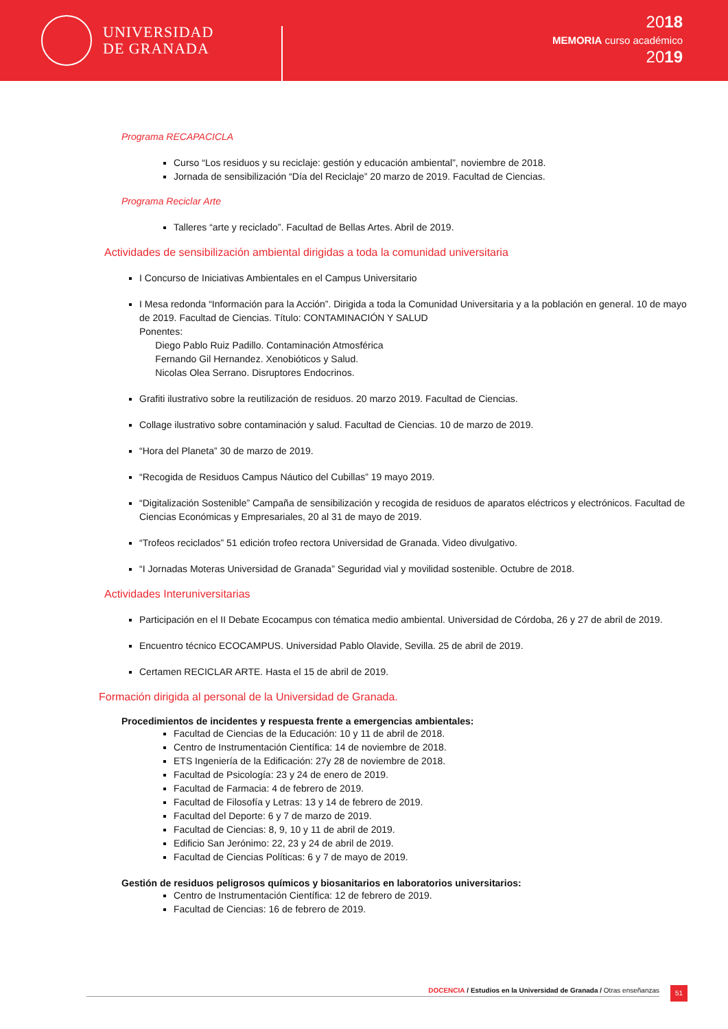UNIVERSIDAD
DE GRANADA
2018
MEMORIA curso académico
2019
Programa RECAPACICLA
Curso “Los residuos y su reciclaje: gestión y educación ambiental”, noviembre de 2018.
Jornada de sensibilización “Día del Reciclaje” 20 marzo de 2019. Facultad de Ciencias.
Programa Reciclar Arte
Talleres “arte y reciclado”. Facultad de Bellas Artes. Abril de 2019.
Actividades de sensibilización ambiental dirigidas a toda la comunidad universitaria
I Concurso de Iniciativas Ambientales en el Campus Universitario
I Mesa redonda “Información para la Acción”. Dirigida a toda la Comunidad Universitaria y a la población en general. 10 de mayo de 2019. Facultad de Ciencias. Título: CONTAMINACIÓN Y SALUD
Ponentes:
Diego Pablo Ruiz Padillo. Contaminación Atmosférica
Fernando Gil Hernandez. Xenobióticos y Salud.
Nicolas Olea Serrano. Disruptores Endocrinos.
Grafiti ilustrativo sobre la reutilización de residuos. 20 marzo 2019. Facultad de Ciencias.
Collage ilustrativo sobre contaminación y salud. Facultad de Ciencias. 10 de marzo de 2019.
“Hora del Planeta” 30 de marzo de 2019.
“Recogida de Residuos Campus Náutico del Cubillas” 19 mayo 2019.
“Digitalización Sostenible” Campaña de sensibilización y recogida de residuos de aparatos eléctricos y electrónicos. Facultad de Ciencias Económicas y Empresariales, 20 al 31 de mayo de 2019.
“Trofeos reciclados” 51 edición trofeo rectora Universidad de Granada. Video divulgativo.
“I Jornadas Moteras Universidad de Granada” Seguridad vial y movilidad sostenible. Octubre de 2018.
Actividades Interuniversitarias
Participación en el II Debate Ecocampus con tématica medio ambiental. Universidad de Córdoba, 26 y 27 de abril de 2019.
Encuentro técnico ECOCAMPUS. Universidad Pablo Olavide, Sevilla. 25 de abril de 2019.
Certamen RECICLAR ARTE. Hasta el 15 de abril de 2019.
Formación dirigida al personal de la Universidad de Granada.
Procedimientos de incidentes y respuesta frente a emergencias ambientales:
Facultad de Ciencias de la Educación: 10 y 11 de abril de 2018.
Centro de Instrumentación Científica: 14 de noviembre de 2018.
ETS Ingeniería de la Edificación: 27y 28 de noviembre de 2018.
Facultad de Psicología: 23 y 24 de enero de 2019.
Facultad de Farmacia: 4 de febrero de 2019.
Facultad de Filosofía y Letras: 13 y 14 de febrero de 2019.
Facultad del Deporte: 6 y 7 de marzo de 2019.
Facultad de Ciencias: 8, 9, 10 y 11 de abril de 2019.
Edificio San Jerónimo: 22, 23 y 24 de abril de 2019.
Facultad de Ciencias Políticas: 6 y 7 de mayo de 2019.
Gestión de residuos peligrosos químicos y biosanitarios en laboratorios universitarios:
Centro de Instrumentación Científica: 12 de febrero de 2019.
Facultad de Ciencias: 16 de febrero de 2019.
DOCENCIA / Estudios en la Universidad de Granada / Otras enseñanzas
51